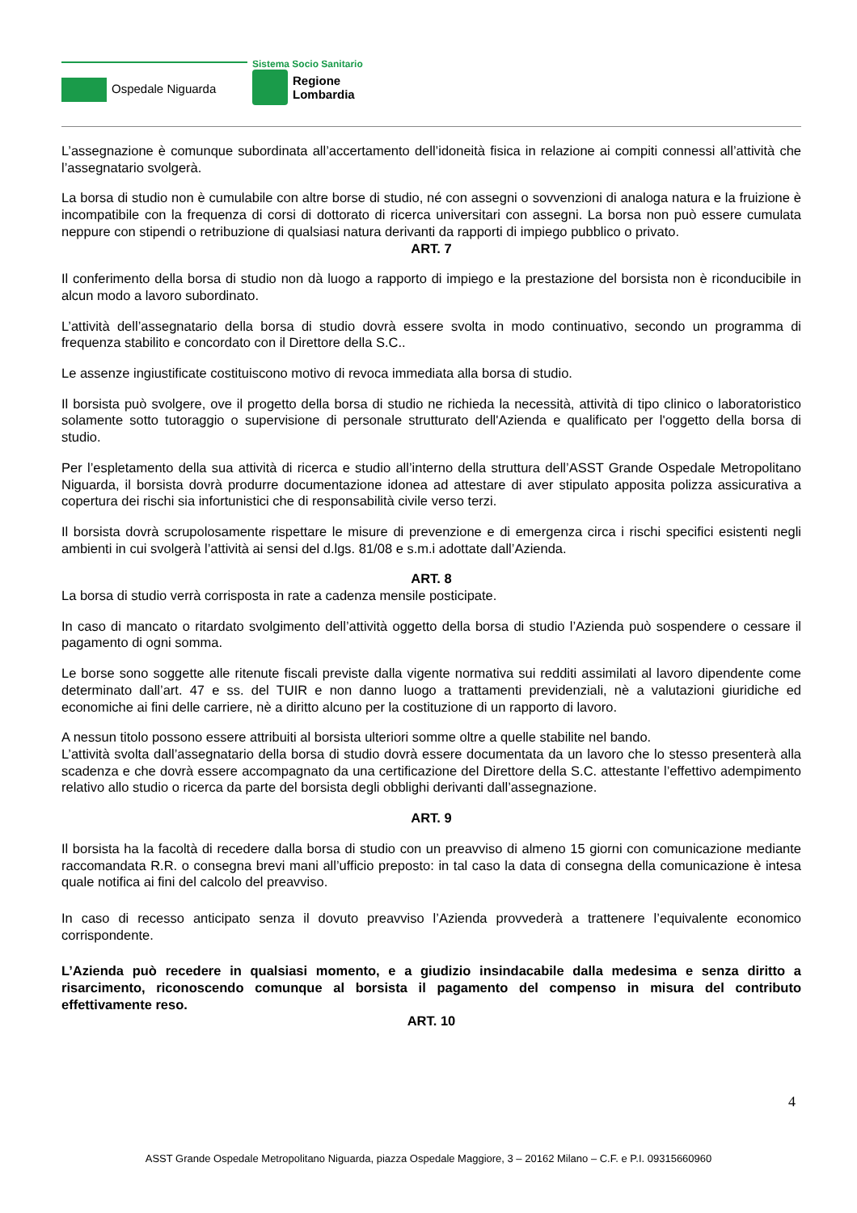Ospedale Niguarda
Sistema Socio Sanitario
Regione
Lombardia
L’assegnazione è comunque subordinata all’accertamento dell’idoneità fisica in relazione ai compiti connessi all’attività che l’assegnatario svolgerà.
La borsa di studio non è cumulabile con altre borse di studio, né con assegni o sovvenzioni di analoga natura e la fruizione è incompatibile con la frequenza di corsi di dottorato di ricerca universitari con assegni. La borsa non può essere cumulata neppure con stipendi o retribuzione di qualsiasi natura derivanti da rapporti di impiego pubblico o privato.
ART. 7
Il conferimento della borsa di studio non dà luogo a rapporto di impiego e la prestazione del borsista non è riconducibile in alcun modo a lavoro subordinato.
L’attività dell’assegnatario della borsa di studio dovrà essere svolta in modo continuativo, secondo un programma di frequenza stabilito e concordato con il Direttore della S.C..
Le assenze ingiustificate costituiscono motivo di revoca immediata alla borsa di studio.
Il borsista può svolgere, ove il progetto della borsa di studio ne richieda la necessità, attività di tipo clinico o laboratoristico solamente sotto tutoraggio o supervisione di personale strutturato dell'Azienda e qualificato per l'oggetto della borsa di studio.
Per l’espletamento della sua attività di ricerca e studio all’interno della struttura dell’ASST Grande Ospedale Metropolitano Niguarda, il borsista dovrà produrre documentazione idonea ad attestare di aver stipulato apposita polizza assicurativa a copertura dei rischi sia infortunistici che di responsabilità civile verso terzi.
Il borsista dovrà scrupolosamente rispettare le misure di prevenzione e di emergenza circa i rischi specifici esistenti negli ambienti in cui svolgerà l’attività ai sensi del d.lgs. 81/08 e s.m.i adottate dall’Azienda.
ART. 8
La borsa di studio verrà corrisposta in rate a cadenza mensile posticipate.
In caso di mancato o ritardato svolgimento dell’attività oggetto della borsa di studio l’Azienda può sospendere o cessare il pagamento di ogni somma.
Le borse sono soggette alle ritenute fiscali previste dalla vigente normativa sui redditi assimilati al lavoro dipendente come determinato dall’art. 47 e ss. del TUIR e non danno luogo a trattamenti previdenziali, nè a valutazioni giuridiche ed economiche ai fini delle carriere, nè a diritto alcuno per la costituzione di un rapporto di lavoro.
A nessun titolo possono essere attribuiti al borsista ulteriori somme oltre a quelle stabilite nel bando.
L’attività svolta dall’assegnatario della borsa di studio dovrà essere documentata da un lavoro che lo stesso presenterà alla scadenza e che dovrà essere accompagnato da una certificazione del Direttore della S.C. attestante l’effettivo adempimento relativo allo studio o ricerca da parte del borsista degli obblighi derivanti dall’assegnazione.
ART. 9
Il borsista ha la facoltà di recedere dalla borsa di studio con un preavviso di almeno 15 giorni con comunicazione mediante raccomandata R.R. o consegna brevi mani all’ufficio preposto: in tal caso la data di consegna della comunicazione è intesa quale notifica ai fini del calcolo del preavviso.
In caso di recesso anticipato senza il dovuto preavviso l’Azienda provvederà a trattenere l’equivalente economico corrispondente.
L’Azienda può recedere in qualsiasi momento, e a giudizio insindacabile dalla medesima e senza diritto a risarcimento, riconoscendo comunque al borsista il pagamento del compenso in misura del contributo effettivamente reso.
ART. 10
4
ASST Grande Ospedale Metropolitano Niguarda, piazza Ospedale Maggiore, 3 – 20162 Milano – C.F. e P.I. 09315660960